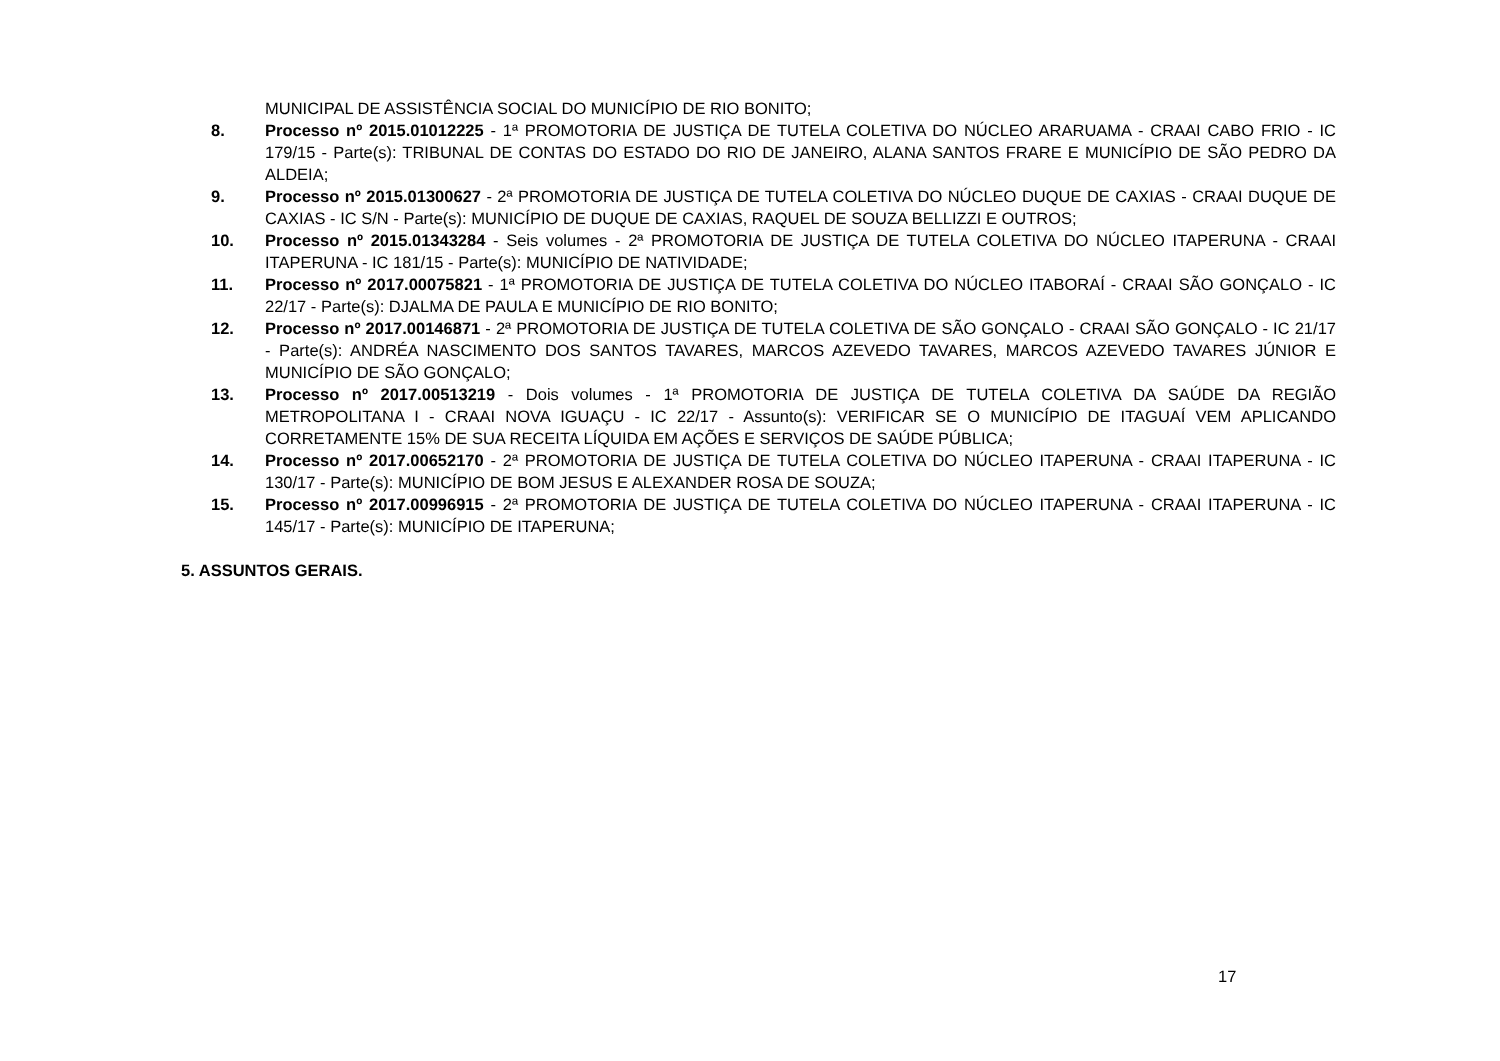MUNICIPAL DE ASSISTÊNCIA SOCIAL DO MUNICÍPIO DE RIO BONITO;
8. Processo nº 2015.01012225 - 1ª PROMOTORIA DE JUSTIÇA DE TUTELA COLETIVA DO NÚCLEO ARARUAMA - CRAAI CABO FRIO - IC 179/15 - Parte(s): TRIBUNAL DE CONTAS DO ESTADO DO RIO DE JANEIRO, ALANA SANTOS FRARE E MUNICÍPIO DE SÃO PEDRO DA ALDEIA;
9. Processo nº 2015.01300627 - 2ª PROMOTORIA DE JUSTIÇA DE TUTELA COLETIVA DO NÚCLEO DUQUE DE CAXIAS - CRAAI DUQUE DE CAXIAS - IC S/N - Parte(s): MUNICÍPIO DE DUQUE DE CAXIAS, RAQUEL DE SOUZA BELLIZZI E OUTROS;
10. Processo nº 2015.01343284 - Seis volumes - 2ª PROMOTORIA DE JUSTIÇA DE TUTELA COLETIVA DO NÚCLEO ITAPERUNA - CRAAI ITAPERUNA - IC 181/15 - Parte(s): MUNICÍPIO DE NATIVIDADE;
11. Processo nº 2017.00075821 - 1ª PROMOTORIA DE JUSTIÇA DE TUTELA COLETIVA DO NÚCLEO ITABORAÍ - CRAAI SÃO GONÇALO - IC 22/17 - Parte(s): DJALMA DE PAULA E MUNICÍPIO DE RIO BONITO;
12. Processo nº 2017.00146871 - 2ª PROMOTORIA DE JUSTIÇA DE TUTELA COLETIVA DE SÃO GONÇALO - CRAAI SÃO GONÇALO - IC 21/17 - Parte(s): ANDRÉA NASCIMENTO DOS SANTOS TAVARES, MARCOS AZEVEDO TAVARES, MARCOS AZEVEDO TAVARES JÚNIOR E MUNICÍPIO DE SÃO GONÇALO;
13. Processo nº 2017.00513219 - Dois volumes - 1ª PROMOTORIA DE JUSTIÇA DE TUTELA COLETIVA DA SAÚDE DA REGIÃO METROPOLITANA I - CRAAI NOVA IGUAÇU - IC 22/17 - Assunto(s): VERIFICAR SE O MUNICÍPIO DE ITAGUAÍ VEM APLICANDO CORRETAMENTE 15% DE SUA RECEITA LÍQUIDA EM AÇÕES E SERVIÇOS DE SAÚDE PÚBLICA;
14. Processo nº 2017.00652170 - 2ª PROMOTORIA DE JUSTIÇA DE TUTELA COLETIVA DO NÚCLEO ITAPERUNA - CRAAI ITAPERUNA - IC 130/17 - Parte(s): MUNICÍPIO DE BOM JESUS E ALEXANDER ROSA DE SOUZA;
15. Processo nº 2017.00996915 - 2ª PROMOTORIA DE JUSTIÇA DE TUTELA COLETIVA DO NÚCLEO ITAPERUNA - CRAAI ITAPERUNA - IC 145/17 - Parte(s): MUNICÍPIO DE ITAPERUNA;
5. ASSUNTOS GERAIS.
17